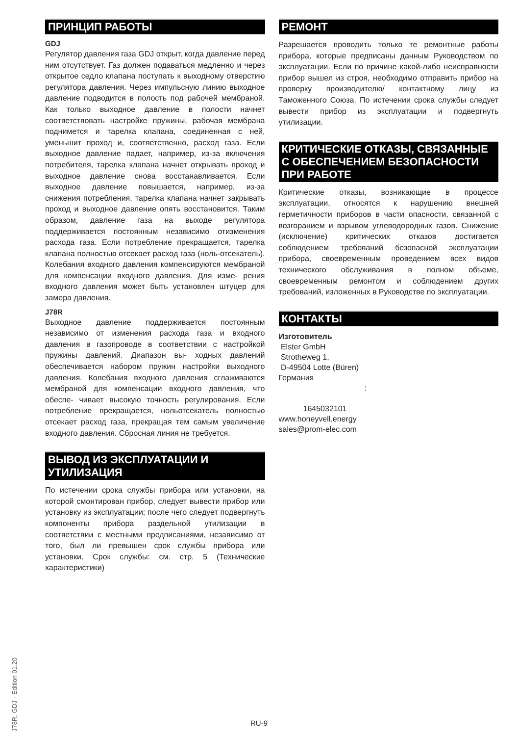ПРИНЦИП РАБОТЫ
GDJ
Регулятор давления газа GDJ открыт, когда давление перед ним отсутствует. Газ должен подаваться медленно и через открытое седло клапана поступать к выходному отверстию регулятора давления. Через импульсную линию выходное давление подводится в полость под рабочей мембраной. Как только выходное давление в полости начнет соответствовать настройке пружины, рабочая мембрана поднимется и тарелка клапана, соединенная с ней, уменьшит проход и, соответственно, расход газа. Если выходное давление падает, например, из-за включения потребителя, тарелка клапана начнет открывать проход и выходное давление снова восстанавливается. Если выходное давление повышается, например, из-за снижения потребления, тарелка клапана начнет закрывать проход и выходное давление опять восстановится. Таким образом, давление газа на выходе регулятора поддерживается постоянным независимо отизменения расхода газа. Если потребление прекращается, тарелка клапана полностью отсекает расход газа (ноль-отсекатель). Колебания входного давления компенсируются мембраной для компенсации входного давления. Для изме- рения входного давления может быть установлен штуцер для замера давления.
J78R
Выходное давление поддерживается постоянным независимо от изменения расхода газа и входного давления в газопроводе в соответствии с настройкой пружины давлений. Диапазон вы- ходных давлений обеспечивается набором пружин настройки выходного давления. Колебания входного давления сглаживаются мембраной для компенсации входного давления, что обеспе- чивает высокую точность регулирования. Если потребление прекращается, нольотсекатель полностью отсекает расход газа, прекращая тем самым увеличение входного давления. Сбросная линия не требуется.
ВЫВОД ИЗ ЭКСПЛУАТАЦИИ И УТИЛИЗАЦИЯ
По истечении срока службы прибора или установки, на которой смонтирован прибор, следует вывести прибор или установку из эксплуатации; после чего следует подвергнуть компоненты прибора раздельной утилизации в соответствии с местными предписаниями, независимо от того, был ли превышен срок службы прибора или установки. Срок службы: см. стр. 5 (Технические характеристики)
РЕМОНТ
Разрешается проводить только те ремонтные работы прибора, которые предписаны данным Руководством по эксплуатации. Если по причине какой-либо неисправности прибор вышел из строя, необходимо отправить прибор на проверку производителю/ контактному лицу из Таможенного Союза. По истечении срока службы следует вывести прибор из эксплуатации и подвергнуть утилизации.
КРИТИЧЕСКИЕ ОТКАЗЫ, СВЯЗАННЫЕ С ОБЕСПЕЧЕНИЕМ БЕЗОПАСНОСТИ ПРИ РАБОТЕ
Критические отказы, возникающие в процессе эксплуатации, относятся к нарушению внешней герметичности приборов в части опасности, связанной с возгоранием и взрывом углеводородных газов. Снижение (исключение) критических отказов достигается соблюдением требований безопасной эксплуатации прибора, своевременным проведением всех видов технического обслуживания в полном объеме, своевременным ремонтом и соблюдением других требований, изложенных в Руководстве по эксплуатации.
КОНТАКТЫ
Изготовитель
Elster GmbH
Strotheweg 1,
D-49504 Lotte (Büren)
Германия
:
1645032101
www.honeyvell.energy
sales@prom-elec.com
J78R, GDJ · Edition 01.20
RU-9